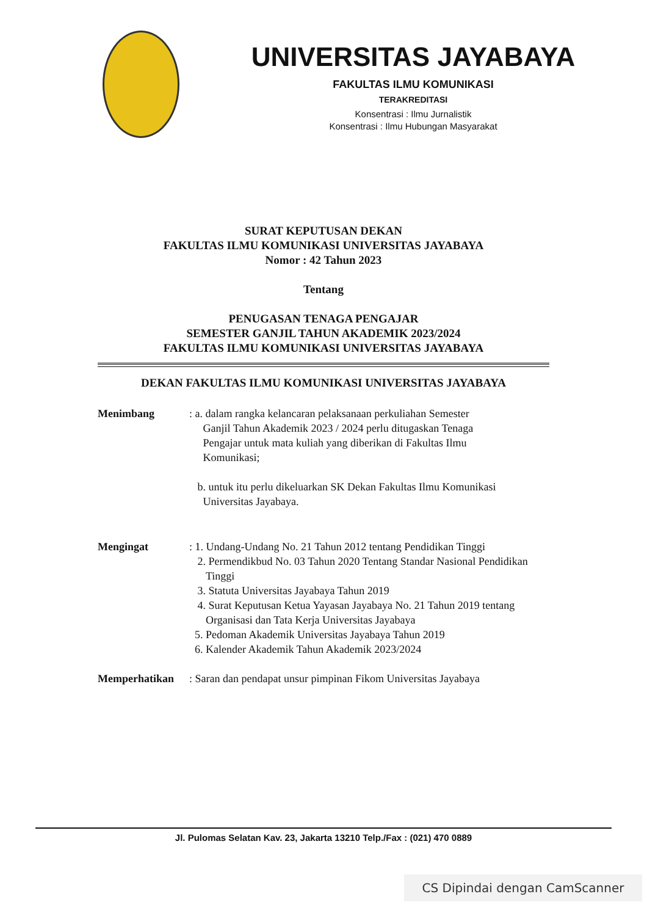UNIVERSITAS JAYABAYA
FAKULTAS ILMU KOMUNIKASI
TERAKREDITASI
Konsentrasi : Ilmu Jurnalistik
Konsentrasi : Ilmu Hubungan Masyarakat
SURAT KEPUTUSAN DEKAN
FAKULTAS ILMU KOMUNIKASI UNIVERSITAS JAYABAYA
Nomor : 42 Tahun 2023
Tentang
PENUGASAN TENAGA PENGAJAR
SEMESTER GANJIL TAHUN AKADEMIK 2023/2024
FAKULTAS ILMU KOMUNIKASI UNIVERSITAS JAYABAYA
DEKAN FAKULTAS ILMU KOMUNIKASI UNIVERSITAS JAYABAYA
Menimbang : a. dalam rangka kelancaran pelaksanaan perkuliahan Semester
Ganjil Tahun Akademik 2023 / 2024 perlu ditugaskan Tenaga
Pengajar untuk mata kuliah yang diberikan di Fakultas Ilmu
Komunikasi;
b. untuk itu perlu dikeluarkan SK Dekan Fakultas Ilmu Komunikasi
Universitas Jayabaya.
Mengingat : 1. Undang-Undang No. 21 Tahun 2012 tentang Pendidikan Tinggi
2. Permendikbud No. 03 Tahun 2020 Tentang Standar Nasional Pendidikan
Tinggi
3. Statuta Universitas Jayabaya Tahun 2019
4. Surat Keputusan Ketua Yayasan Jayabaya No. 21 Tahun 2019 tentang
Organisasi dan Tata Kerja Universitas Jayabaya
5. Pedoman Akademik Universitas Jayabaya Tahun 2019
6. Kalender Akademik Tahun Akademik 2023/2024
Memperhatikan : Saran dan pendapat unsur pimpinan Fikom Universitas Jayabaya
Jl. Pulomas Selatan Kav. 23, Jakarta 13210 Telp./Fax : (021) 470 0889
CS Dipindai dengan CamScanner